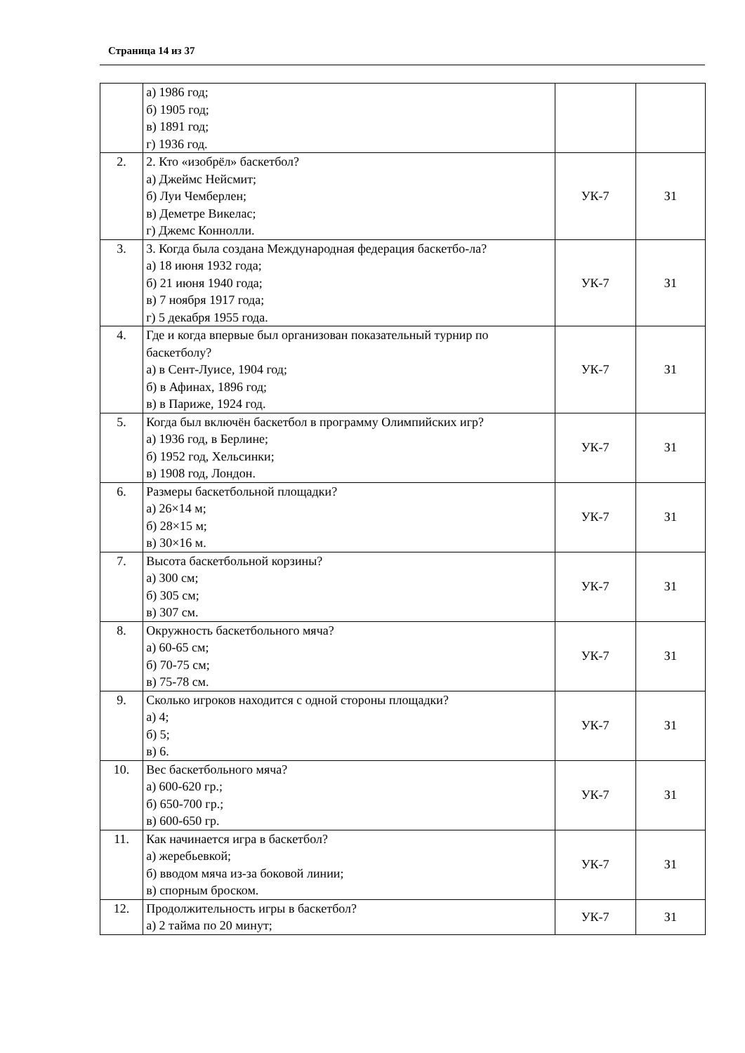Страница 14 из 37
| | а) 1986 год; б) 1905 год; в) 1891 год; г) 1936 год. | | |
| 2. | 2. Кто «изобрёл» баскетбол? а) Джеймс Нейсмит; б) Луи Чемберлен; в) Деметре Викелас; г) Джемс Коннолли. | УК-7 | З1 |
| 3. | 3. Когда была создана Международная федерация баскетбо-ла? а) 18 июня 1932 года; б) 21 июня 1940 года; в) 7 ноября 1917 года; г) 5 декабря 1955 года. | УК-7 | З1 |
| 4. | Где и когда впервые был организован показательный турнир по баскетболу? а) в Сент-Луисе, 1904 год; б) в Афинах, 1896 год; в) в Париже, 1924 год. | УК-7 | З1 |
| 5. | Когда был включён баскетбол в программу Олимпийских игр? а) 1936 год, в Берлине; б) 1952 год, Хельсинки; в) 1908 год, Лондон. | УК-7 | З1 |
| 6. | Размеры баскетбольной площадки? а) 26×14 м; б) 28×15 м; в) 30×16 м. | УК-7 | З1 |
| 7. | Высота баскетбольной корзины? а) 300 см; б) 305 см; в) 307 см. | УК-7 | З1 |
| 8. | Окружность баскетбольного мяча? а) 60-65 см; б) 70-75 см; в) 75-78 см. | УК-7 | З1 |
| 9. | Сколько игроков находится с одной стороны площадки? а) 4; б) 5; в) 6. | УК-7 | З1 |
| 10. | Вес баскетбольного мяча? а) 600-620 гр.; б) 650-700 гр.; в) 600-650 гр. | УК-7 | З1 |
| 11. | Как начинается игра в баскетбол? а) жеребьевкой; б) вводом мяча из-за боковой линии; в) спорным броском. | УК-7 | З1 |
| 12. | Продолжительность игры в баскетбол? а) 2 тайма по 20 минут; | УК-7 | З1 |